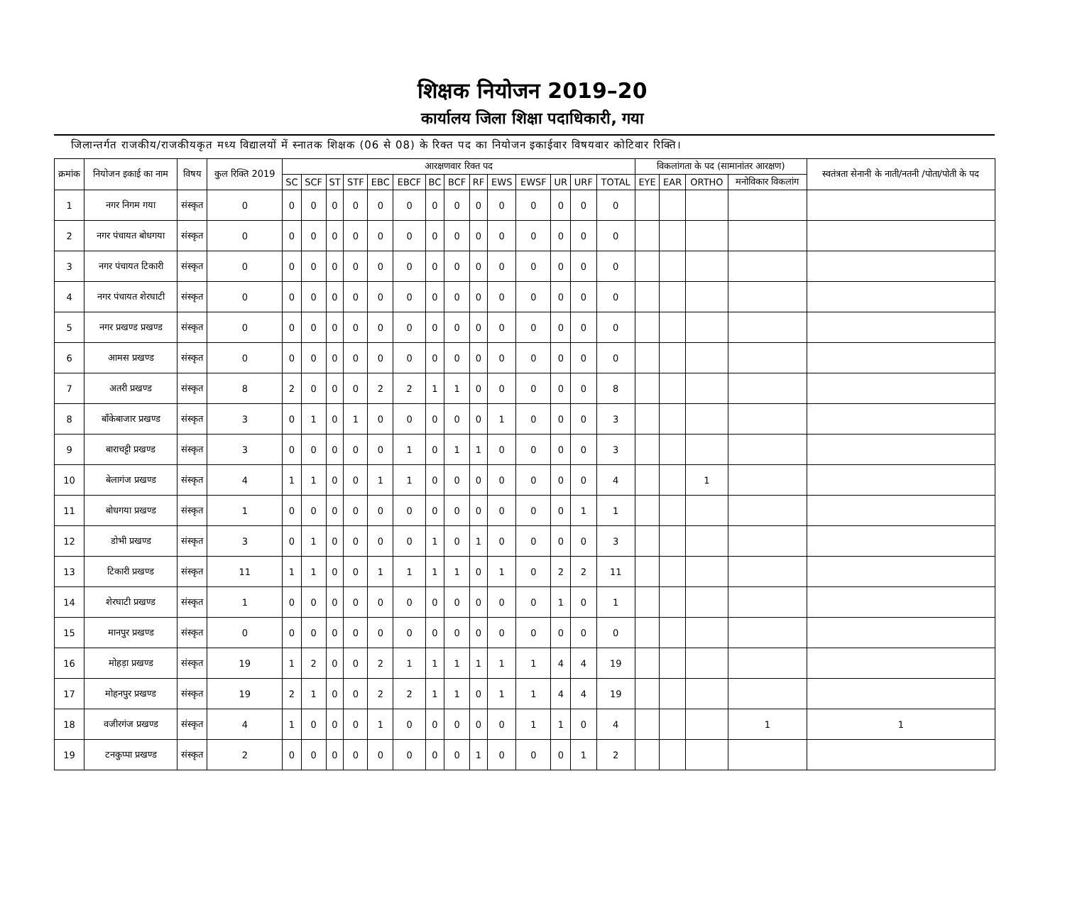शिक्षक नियोजन 2019–20
कार्यालय जिला शिक्षा पदाधिकारी, गया
जिलान्तर्गत राजकीय/राजकीयकृत मध्य विद्यालयों में स्नातक शिक्षक (06 से 08) के रिक्त पद का नियोजन इकाईवार विषयवार कोटिवार रिक्ति।
| क्रमांक | नियोजन इकाई का नाम | विषय | कुल रिक्ति 2019 | आरक्षणवार रिक्त पद | | | | | | | | | | | | | | विकलांगता के पद (सामानांतर आरक्षण) | | | | स्वतंत्रता सेनानी के नाती/नतनी /पोता/पोती के पद |
| --- | --- | --- | --- | --- | --- | --- | --- | --- | --- | --- | --- | --- | --- | --- | --- | --- | --- | --- | --- | --- | --- | --- |
| | | | | SC | SCF | ST | STF | EBC | EBCF | BC | BCF | RF | EWS | EWSF | UR | URF | TOTAL | EYE | EAR | ORTHO | मनोविकार विकलांग | |
| 1 | नगर निगम गया | संस्कृत | 0 | 0 | 0 | 0 | 0 | 0 | 0 | 0 | 0 | 0 | 0 | 0 | 0 | 0 | 0 | | | | | |
| 2 | नगर पंचायत बोधगया | संस्कृत | 0 | 0 | 0 | 0 | 0 | 0 | 0 | 0 | 0 | 0 | 0 | 0 | 0 | 0 | 0 | | | | | |
| 3 | नगर पंचायत टिकारी | संस्कृत | 0 | 0 | 0 | 0 | 0 | 0 | 0 | 0 | 0 | 0 | 0 | 0 | 0 | 0 | 0 | | | | | |
| 4 | नगर पंचायत शेरघाटी | संस्कृत | 0 | 0 | 0 | 0 | 0 | 0 | 0 | 0 | 0 | 0 | 0 | 0 | 0 | 0 | 0 | | | | | |
| 5 | नगर प्रखण्ड प्रखण्ड | संस्कृत | 0 | 0 | 0 | 0 | 0 | 0 | 0 | 0 | 0 | 0 | 0 | 0 | 0 | 0 | 0 | | | | | |
| 6 | आमस प्रखण्ड | संस्कृत | 0 | 0 | 0 | 0 | 0 | 0 | 0 | 0 | 0 | 0 | 0 | 0 | 0 | 0 | 0 | | | | | |
| 7 | अतरी प्रखण्ड | संस्कृत | 8 | 2 | 0 | 0 | 0 | 2 | 2 | 1 | 1 | 0 | 0 | 0 | 0 | 0 | 8 | | | | | |
| 8 | बाँकेबाजार प्रखण्ड | संस्कृत | 3 | 0 | 1 | 0 | 1 | 0 | 0 | 0 | 0 | 0 | 1 | 0 | 0 | 0 | 3 | | | | | |
| 9 | बाराचट्टी प्रखण्ड | संस्कृत | 3 | 0 | 0 | 0 | 0 | 0 | 1 | 0 | 1 | 1 | 0 | 0 | 0 | 0 | 3 | | | | | |
| 10 | बेलागंज प्रखण्ड | संस्कृत | 4 | 1 | 1 | 0 | 0 | 1 | 1 | 0 | 0 | 0 | 0 | 0 | 0 | 0 | 4 | | | 1 | | |
| 11 | बोधगया प्रखण्ड | संस्कृत | 1 | 0 | 0 | 0 | 0 | 0 | 0 | 0 | 0 | 0 | 0 | 0 | 0 | 1 | 1 | | | | | |
| 12 | डोभी प्रखण्ड | संस्कृत | 3 | 0 | 1 | 0 | 0 | 0 | 0 | 1 | 0 | 1 | 0 | 0 | 0 | 0 | 3 | | | | | |
| 13 | टिकारी प्रखण्ड | संस्कृत | 11 | 1 | 1 | 0 | 0 | 1 | 1 | 1 | 1 | 0 | 1 | 0 | 2 | 2 | 11 | | | | | |
| 14 | शेरघाटी प्रखण्ड | संस्कृत | 1 | 0 | 0 | 0 | 0 | 0 | 0 | 0 | 0 | 0 | 0 | 0 | 1 | 0 | 1 | | | | | |
| 15 | मानपुर प्रखण्ड | संस्कृत | 0 | 0 | 0 | 0 | 0 | 0 | 0 | 0 | 0 | 0 | 0 | 0 | 0 | 0 | 0 | | | | | |
| 16 | मोहड़ा प्रखण्ड | संस्कृत | 19 | 1 | 2 | 0 | 0 | 2 | 1 | 1 | 1 | 1 | 1 | 1 | 4 | 4 | 19 | | | | | |
| 17 | मोहनपुर प्रखण्ड | संस्कृत | 19 | 2 | 1 | 0 | 0 | 2 | 2 | 1 | 1 | 0 | 1 | 1 | 4 | 4 | 19 | | | | | |
| 18 | वजीरगंज प्रखण्ड | संस्कृत | 4 | 1 | 0 | 0 | 0 | 1 | 0 | 0 | 0 | 0 | 0 | 1 | 1 | 0 | 4 | | | | 1 | 1 |
| 19 | टनकुप्पा प्रखण्ड | संस्कृत | 2 | 0 | 0 | 0 | 0 | 0 | 0 | 0 | 0 | 1 | 0 | 0 | 0 | 1 | 2 | | | | | |